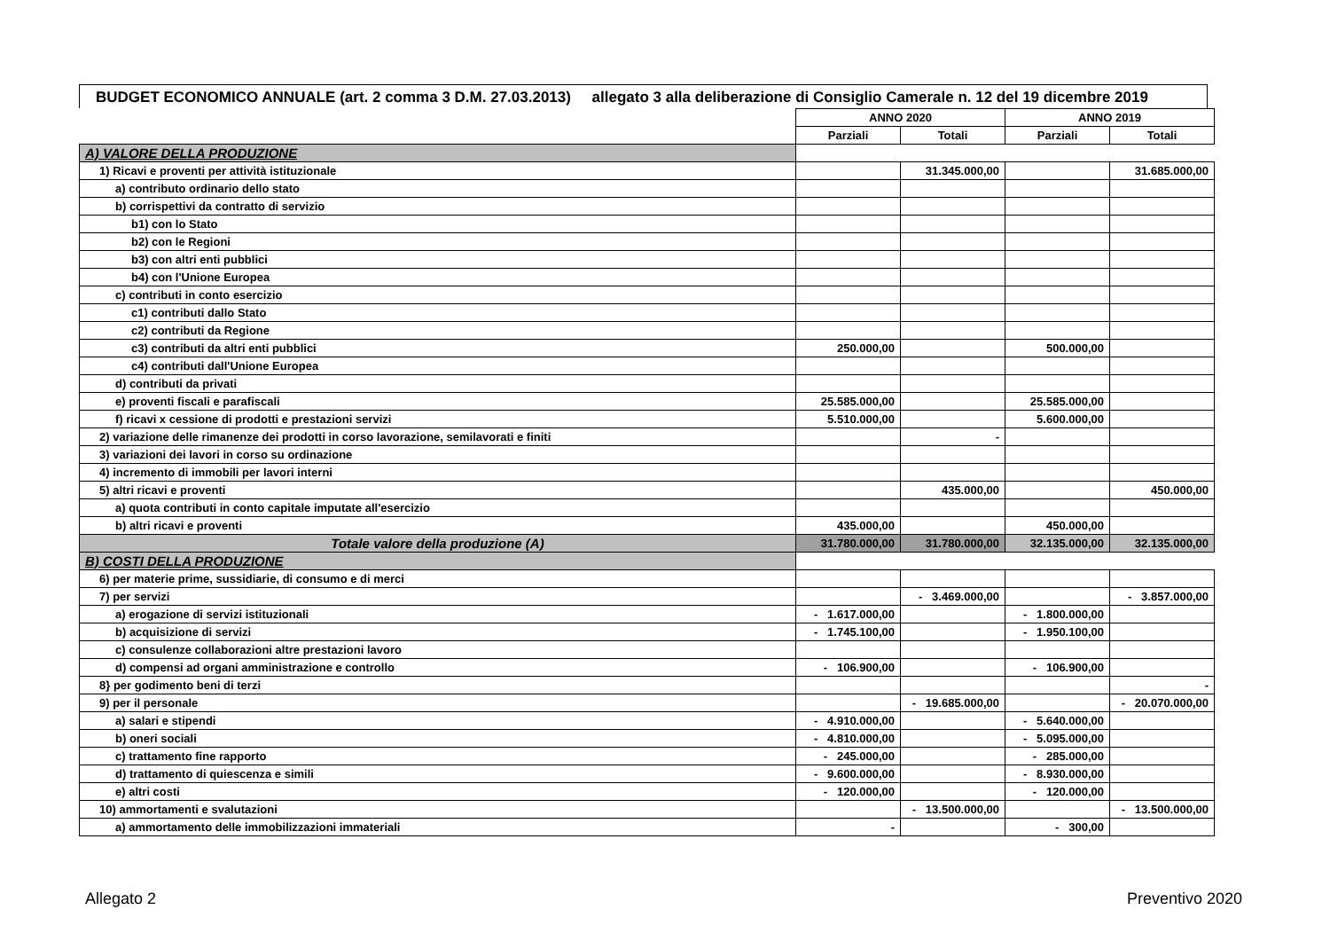BUDGET ECONOMICO ANNUALE (art. 2 comma 3 D.M. 27.03.2013) allegato 3 alla deliberazione di Consiglio Camerale n. 12 del 19 dicembre 2019
| | ANNO 2020 | | ANNO 2019 | |
| | Parziali | Totali | Parziali | Totali |
| A) VALORE DELLA PRODUZIONE | | | | |
| 1) Ricavi e proventi per attività istituzionale | | 31.345.000,00 | | 31.685.000,00 |
| a) contributo ordinario dello stato | | | | |
| b) corrispettivi da contratto di servizio | | | | |
| b1) con lo Stato | | | | |
| b2) con le Regioni | | | | |
| b3) con altri enti pubblici | | | | |
| b4) con l'Unione Europea | | | | |
| c) contributi in conto esercizio | | | | |
| c1) contributi dallo Stato | | | | |
| c2) contributi da Regione | | | | |
| c3) contributi da altri enti pubblici | 250.000,00 | | 500.000,00 | |
| c4) contributi dall'Unione Europea | | | | |
| d) contributi da privati | | | | |
| e) proventi fiscali e parafiscali | 25.585.000,00 | | 25.585.000,00 | |
| f) ricavi x cessione di prodotti e prestazioni servizi | 5.510.000,00 | | 5.600.000,00 | |
| 2) variazione delle rimanenze dei prodotti in corso lavorazione, semilavorati e finiti | | - | | |
| 3) variazioni dei lavori in corso su ordinazione | | | | |
| 4) incremento di immobili per lavori interni | | | | |
| 5) altri ricavi e proventi | | 435.000,00 | | 450.000,00 |
| a) quota contributi in conto capitale imputate all'esercizio | | | | |
| b) altri ricavi e proventi | 435.000,00 | | 450.000,00 | |
| Totale valore della produzione (A) | 31.780.000,00 | 31.780.000,00 | 32.135.000,00 | 32.135.000,00 |
| B) COSTI DELLA PRODUZIONE | | | | |
| 6) per materie prime, sussidiarie, di consumo e di merci | | | | |
| 7) per servizi | | - 3.469.000,00 | | - 3.857.000,00 |
| a) erogazione di servizi istituzionali | - 1.617.000,00 | | - 1.800.000,00 | |
| b) acquisizione di servizi | - 1.745.100,00 | | - 1.950.100,00 | |
| c) consulenze collaborazioni altre prestazioni lavoro | | | | |
| d) compensi ad organi amministrazione e controllo | - 106.900,00 | | - 106.900,00 | |
| 8} per godimento beni di terzi | | | | - |
| 9) per il personale | | - 19.685.000,00 | | - 20.070.000,00 |
| a) salari e stipendi | - 4.910.000,00 | | - 5.640.000,00 | |
| b) oneri sociali | - 4.810.000,00 | | - 5.095.000,00 | |
| c) trattamento fine rapporto | - 245.000,00 | | - 285.000,00 | |
| d) trattamento di quiescenza e simili | - 9.600.000,00 | | - 8.930.000,00 | |
| e) altri costi | - 120.000,00 | | - 120.000,00 | |
| 10) ammortamenti e svalutazioni | | - 13.500.000,00 | | - 13.500.000,00 |
| a) ammortamento delle immobilizzazioni immateriali | - | | - 300,00 | |
Allegato 2 Preventivo 2020